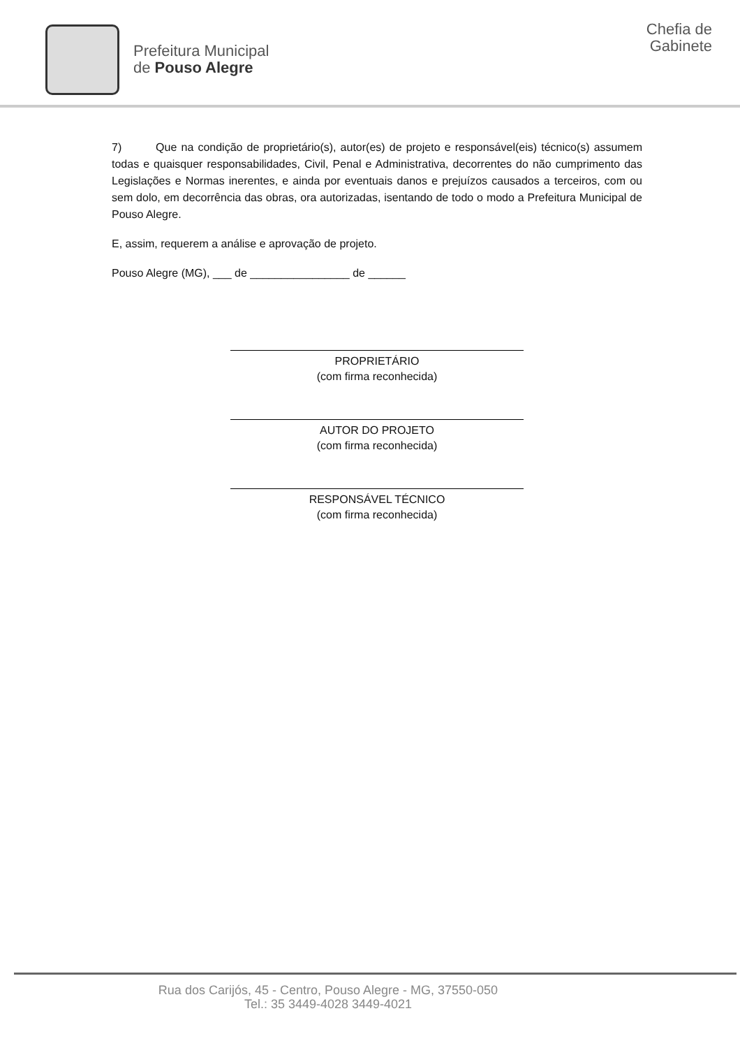Prefeitura Municipal
de Pouso Alegre
Chefia de
Gabinete
7) Que na condição de proprietário(s), autor(es) de projeto e responsável(eis) técnico(s) assumem todas e quaisquer responsabilidades, Civil, Penal e Administrativa, decorrentes do não cumprimento das Legislações e Normas inerentes, e ainda por eventuais danos e prejuízos causados a terceiros, com ou sem dolo, em decorrência das obras, ora autorizadas, isentando de todo o modo a Prefeitura Municipal de Pouso Alegre.
E, assim, requerem a análise e aprovação de projeto.
Pouso Alegre (MG), ___ de ________________ de ______
PROPRIETÁRIO
(com firma reconhecida)
AUTOR DO PROJETO
(com firma reconhecida)
RESPONSÁVEL TÉCNICO
(com firma reconhecida)
Rua dos Carijós, 45 - Centro, Pouso Alegre - MG, 37550-050
Tel.: 35 3449-4028 3449-4021